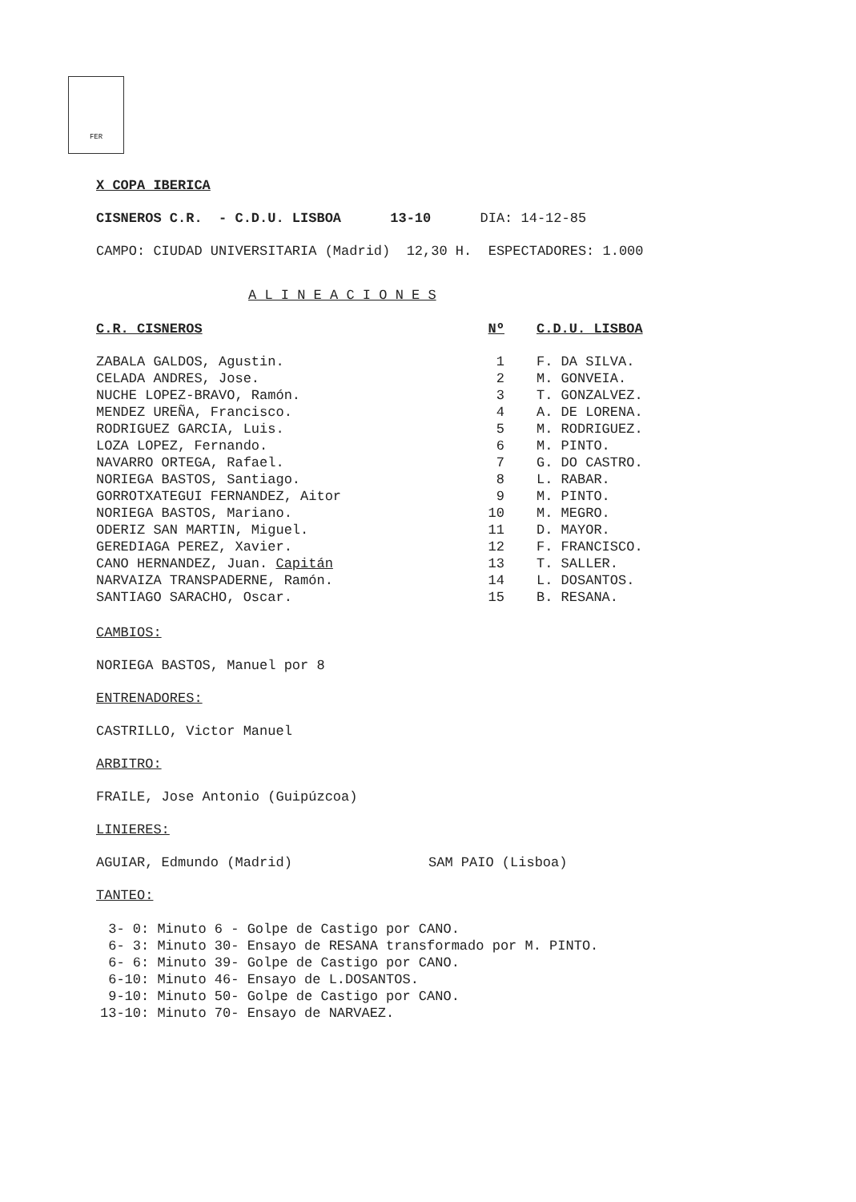FER
X COPA IBERICA
CISNEROS C.R. - C.D.U. LISBOA 13-10 DIA: 14-12-85
CAMPO: CIUDAD UNIVERSITARIA (Madrid) 12,30 H. ESPECTADORES: 1.000
A L I N E A C I O N E S
| C.R. CISNEROS | Nº | C.D.U. LISBOA |
| --- | --- | --- |
| ZABALA GALDOS, Agustin. | 1 | F. DA SILVA. |
| CELADA ANDRES, Jose. | 2 | M. GONVEIA. |
| NUCHE LOPEZ-BRAVO, Ramón. | 3 | T. GONZALVEZ. |
| MENDEZ UREÑA, Francisco. | 4 | A. DE LORENA. |
| RODRIGUEZ GARCIA, Luis. | 5 | M. RODRIGUEZ. |
| LOZA LOPEZ, Fernando. | 6 | M. PINTO. |
| NAVARRO ORTEGA, Rafael. | 7 | G. DO CASTRO. |
| NORIEGA BASTOS, Santiago. | 8 | L. RABAR. |
| GORROTXATEGUI FERNANDEZ, Aitor | 9 | M. PINTO. |
| NORIEGA BASTOS, Mariano. | 10 | M. MEGRO. |
| ODERIZ SAN MARTIN, Miguel. | 11 | D. MAYOR. |
| GEREDIAGA PEREZ, Xavier. | 12 | F. FRANCISCO. |
| CANO HERNANDEZ, Juan. Capitán | 13 | T. SALLER. |
| NARVAIZA TRANSPADERNE, Ramón. | 14 | L. DOSANTOS. |
| SANTIAGO SARACHO, Oscar. | 15 | B. RESANA. |
CAMBIOS:
NORIEGA BASTOS, Manuel por 8
ENTRENADORES:
CASTRILLO, Victor Manuel
ARBITRO:
FRAILE, Jose Antonio (Guipúzcoa)
LINIERES:
AGUIAR, Edmundo (Madrid) SAM PAIO (Lisboa)
TANTEO:
3- 0: Minuto 6 - Golpe de Castigo por CANO. 6- 3: Minuto 30- Ensayo de RESANA transformado por M. PINTO. 6- 6: Minuto 39- Golpe de Castigo por CANO. 6-10: Minuto 46- Ensayo de L.DOSANTOS. 9-10: Minuto 50- Golpe de Castigo por CANO. 13-10: Minuto 70- Ensayo de NARVAEZ.